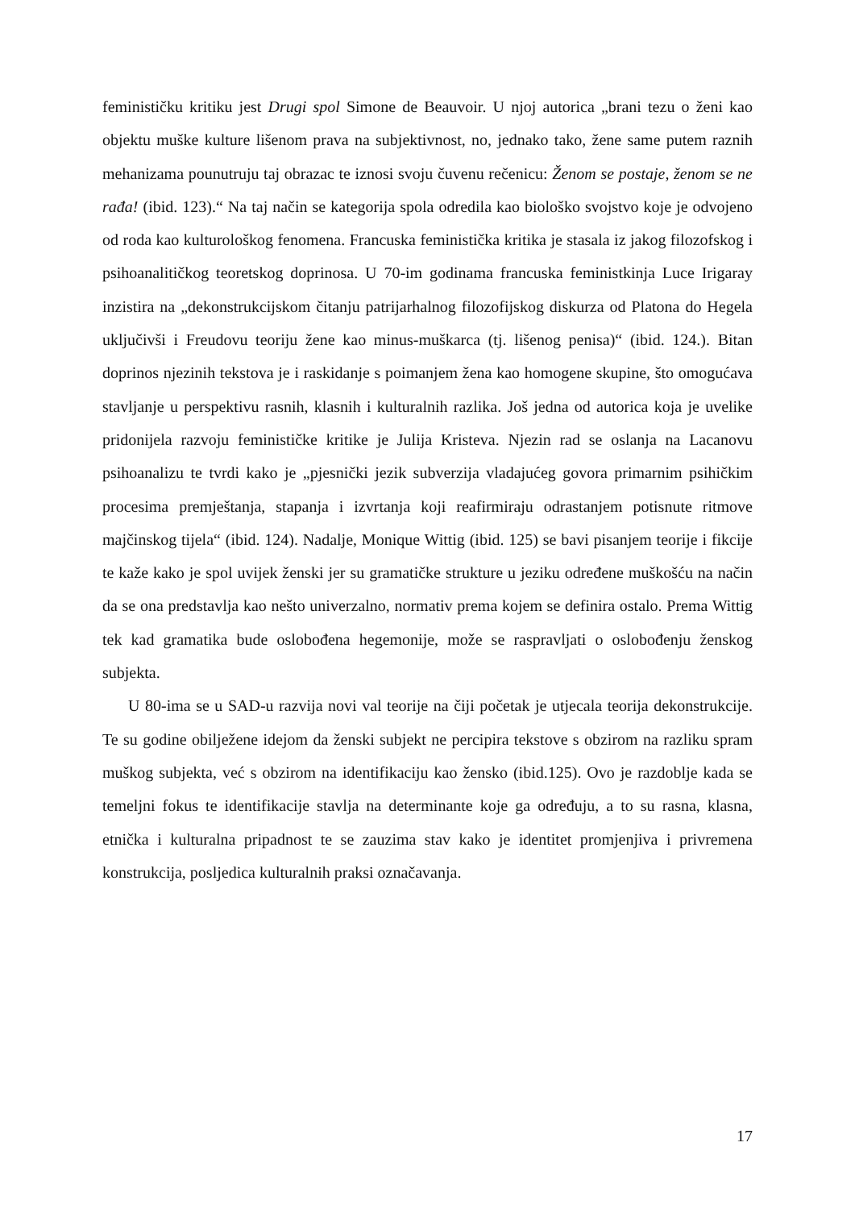feminističku kritiku jest Drugi spol Simone de Beauvoir. U njoj autorica „brani tezu o ženi kao objektu muške kulture lišenom prava na subjektivnost, no, jednako tako, žene same putem raznih mehanizama pounutruju taj obrazac te iznosi svoju čuvenu rečenicu: Ženom se postaje, ženom se ne rađa! (ibid. 123).“ Na taj način se kategorija spola odredila kao biološko svojstvo koje je odvojeno od roda kao kulturološkog fenomena. Francuska feministička kritika je stasala iz jakog filozofskog i psihoanalitičkog teoretskog doprinosa. U 70-im godinama francuska feministkinja Luce Irigaray inzistira na „dekonstrukcijskom čitanju patrijarhalnog filozofijskog diskurza od Platona do Hegela uključivši i Freudovu teoriju žene kao minus-muškarca (tj. lišenog penisa)“ (ibid. 124.). Bitan doprinos njezinih tekstova je i raskidanje s poimanjem žena kao homogene skupine, što omogućava stavljanje u perspektivu rasnih, klasnih i kulturalnih razlika. Još jedna od autorica koja je uvelike pridonijela razvoju feminističke kritike je Julija Kristeva. Njezin rad se oslanja na Lacanovu psihoanalizu te tvrdi kako je „pjesnički jezik subverzija vladajućeg govora primarnim psihičkim procesima premještanja, stapanja i izvrtanja koji reafirmiraju odrastanjem potisnute ritmove majčinskog tijela“ (ibid. 124). Nadalje, Monique Wittig (ibid. 125) se bavi pisanjem teorije i fikcije te kaže kako je spol uvijek ženski jer su gramatičke strukture u jeziku određene muškošću na način da se ona predstavlja kao nešto univerzalno, normativ prema kojem se definira ostalo. Prema Wittig tek kad gramatika bude oslobođena hegemonije, može se raspravljati o oslobođenju ženskog subjekta.
U 80-ima se u SAD-u razvija novi val teorije na čiji početak je utjecala teorija dekonstrukcije. Te su godine obilježene idejom da ženski subjekt ne percipira tekstove s obzirom na razliku spram muškog subjekta, već s obzirom na identifikaciju kao žensko (ibid.125). Ovo je razdoblje kada se temeljni fokus te identifikacije stavlja na determinante koje ga određuju, a to su rasna, klasna, etnička i kulturalna pripadnost te se zauzima stav kako je identitet promjenjiva i privremena konstrukcija, posljedica kulturalnih praksi označavanja.
17